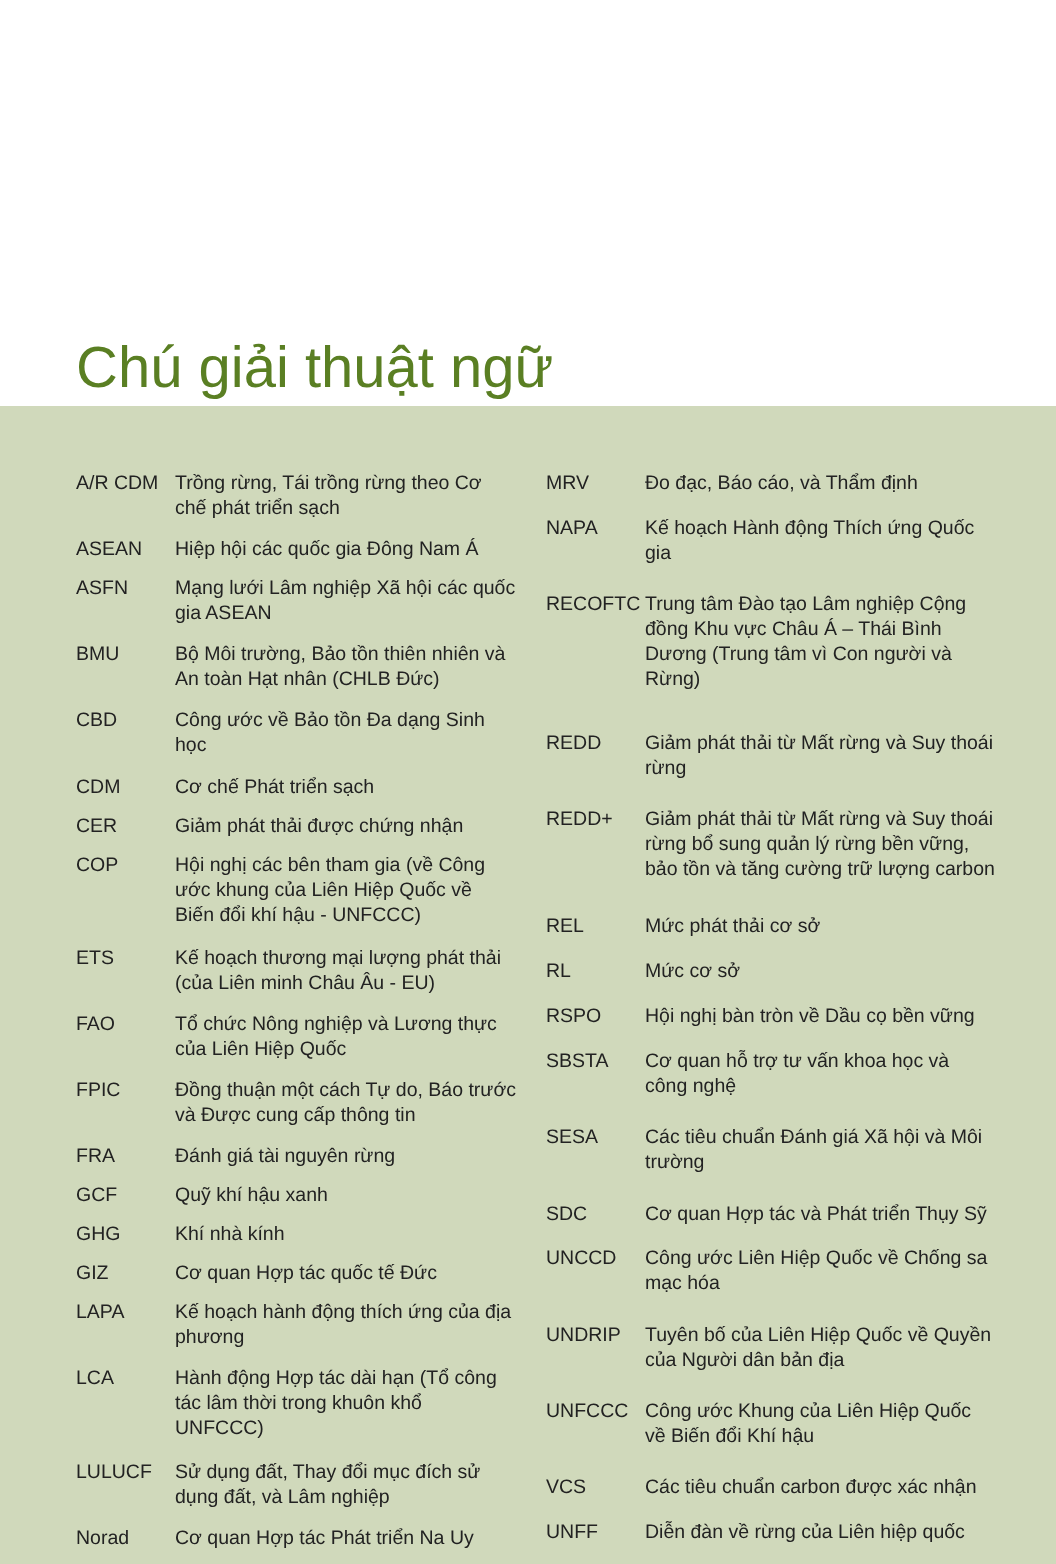Chú giải thuật ngữ
| A/R CDM | Trồng rừng, Tái trồng rừng theo Cơ chế phát triển sạch |
| ASEAN | Hiệp hội các quốc gia Đông Nam Á |
| ASFN | Mạng lưới Lâm nghiệp Xã hội các quốc gia ASEAN |
| BMU | Bộ Môi trường, Bảo tồn thiên nhiên và An toàn Hạt nhân (CHLB Đức) |
| CBD | Công ước về Bảo tồn Đa dạng Sinh học |
| CDM | Cơ chế Phát triển sạch |
| CER | Giảm phát thải được chứng nhận |
| COP | Hội nghị các bên tham gia (về Công ước khung của Liên Hiệp Quốc về Biến đổi khí hậu - UNFCCC) |
| ETS | Kế hoạch thương mại lượng phát thải (của Liên minh Châu Âu - EU) |
| FAO | Tổ chức Nông nghiệp và Lương thực của Liên Hiệp Quốc |
| FPIC | Đồng thuận một cách Tự do, Báo trước và Được cung cấp thông tin |
| FRA | Đánh giá tài nguyên rừng |
| GCF | Quỹ khí hậu xanh |
| GHG | Khí nhà kính |
| GIZ | Cơ quan Hợp tác quốc tế Đức |
| LAPA | Kế hoạch hành động thích ứng của địa phương |
| LCA | Hành động Hợp tác dài hạn (Tổ công tác lâm thời trong khuôn khổ UNFCCC) |
| LULUCF | Sử dụng đất, Thay đổi mục đích sử dụng đất, và Lâm nghiệp |
| Norad | Cơ quan Hợp tác Phát triển Na Uy |
| MRV | Đo đạc, Báo cáo, và Thẩm định |
| NAPA | Kế hoạch Hành động Thích ứng Quốc gia |
| RECOFTC | Trung tâm Đào tạo Lâm nghiệp Cộng đồng Khu vực Châu Á – Thái Bình Dương (Trung tâm vì Con người và Rừng) |
| REDD | Giảm phát thải từ Mất rừng và Suy thoái rừng |
| REDD+ | Giảm phát thải từ Mất rừng và Suy thoái rừng bổ sung quản lý rừng bền vững, bảo tồn và tăng cường trữ lượng carbon |
| REL | Mức phát thải cơ sở |
| RL | Mức cơ sở |
| RSPO | Hội nghị bàn tròn về Dầu cọ bền vững |
| SBSTA | Cơ quan hỗ trợ tư vấn khoa học và công nghệ |
| SESA | Các tiêu chuẩn Đánh giá Xã hội và Môi trường |
| SDC | Cơ quan Hợp tác và Phát triển Thụy Sỹ |
| UNCCD | Công ước Liên Hiệp Quốc về Chống sa mạc hóa |
| UNDRIP | Tuyên bố của Liên Hiệp Quốc về Quyền của Người dân bản địa |
| UNFCCC | Công ước Khung của Liên Hiệp Quốc về Biến đổi Khí hậu |
| VCS | Các tiêu chuẩn carbon được xác nhận |
| UNFF | Diễn đàn về rừng của Liên hiệp quốc |